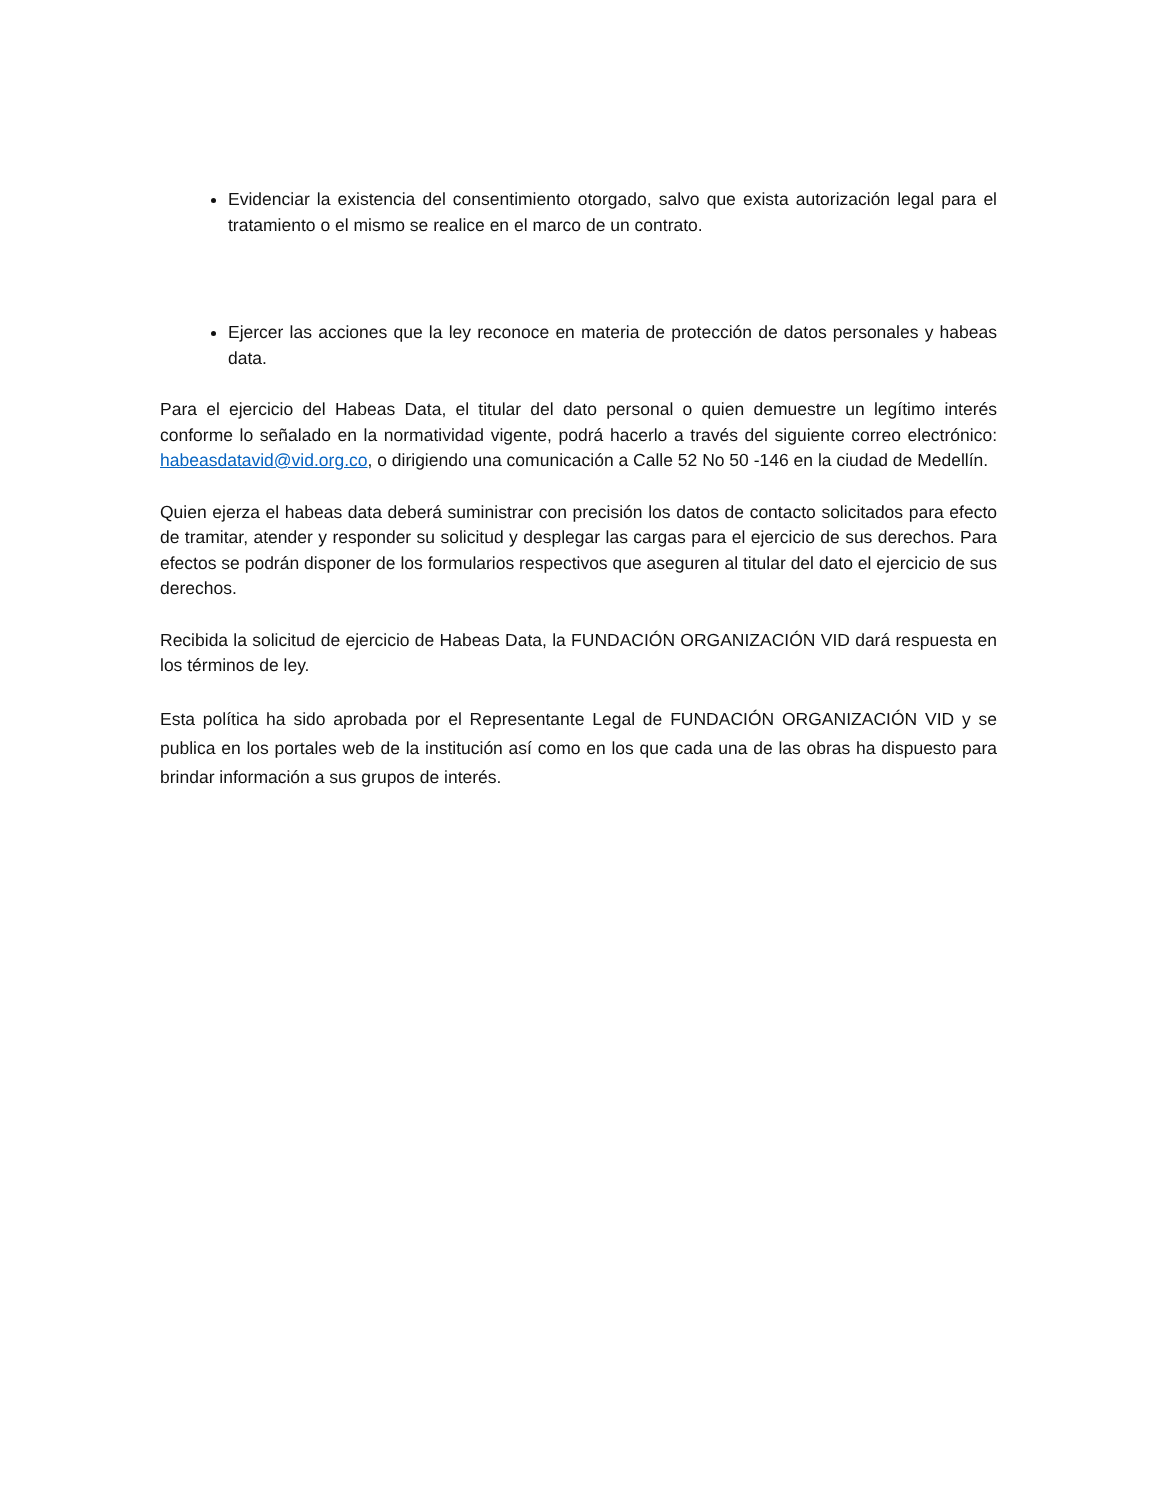Evidenciar la existencia del consentimiento otorgado, salvo que exista autorización legal para el tratamiento o el mismo se realice en el marco de un contrato.
Ejercer las acciones que la ley reconoce en materia de protección de datos personales y habeas data.
Para el ejercicio del Habeas Data, el titular del dato personal o quien demuestre un legítimo interés conforme lo señalado en la normatividad vigente, podrá hacerlo a través del siguiente correo electrónico: habeasdatavid@vid.org.co, o dirigiendo una comunicación a Calle 52 No 50 -146 en la ciudad de Medellín.
Quien ejerza el habeas data deberá suministrar con precisión los datos de contacto solicitados para efecto de tramitar, atender y responder su solicitud y desplegar las cargas para el ejercicio de sus derechos. Para efectos se podrán disponer de los formularios respectivos que aseguren al titular del dato el ejercicio de sus derechos.
Recibida la solicitud de ejercicio de Habeas Data, la FUNDACIÓN ORGANIZACIÓN VID dará respuesta en los términos de ley.
Esta política ha sido aprobada por el Representante Legal de FUNDACIÓN ORGANIZACIÓN VID y se publica en los portales web de la institución así como en los que cada una de las obras ha dispuesto para brindar información a sus grupos de interés.